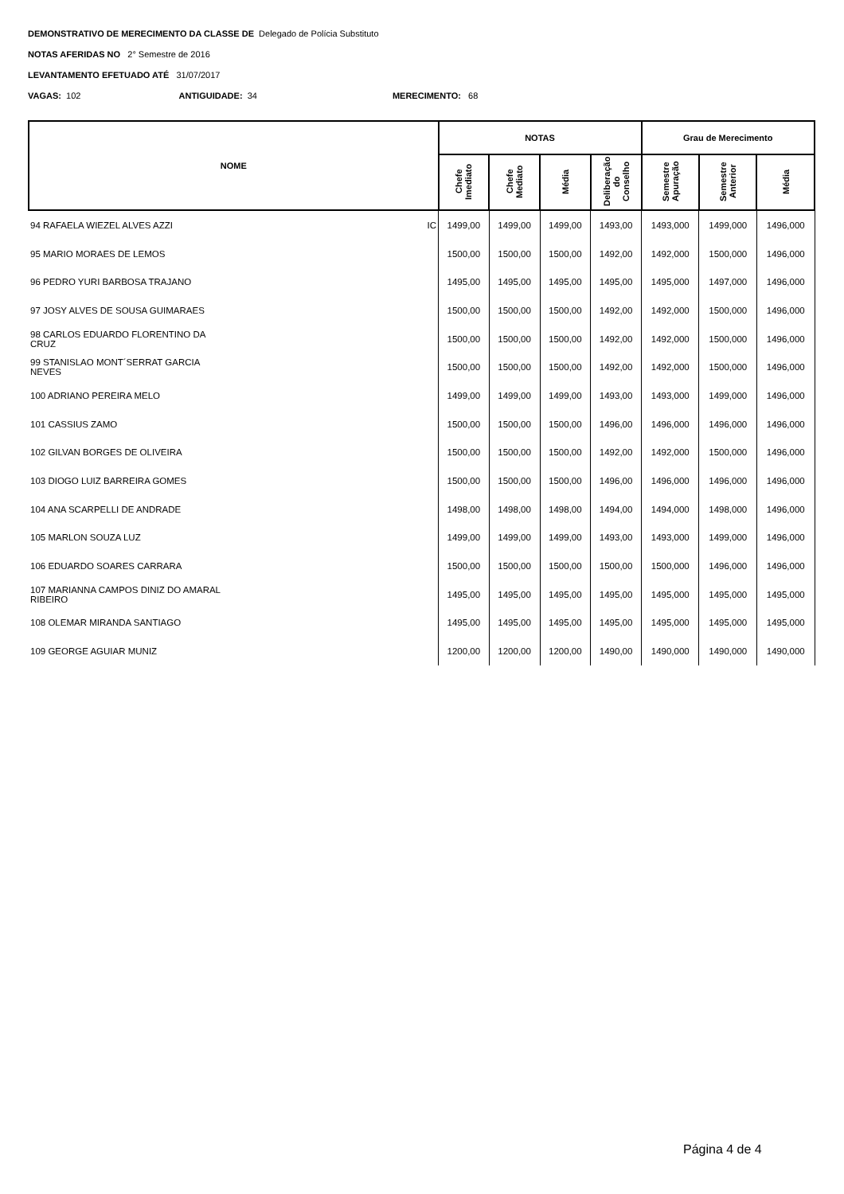DEMONSTRATIVO DE MERECIMENTO DA CLASSE DE Delegado de Polícia Substituto
NOTAS AFERIDAS NO 2° Semestre de 2016
LEVANTAMENTO EFETUADO ATÉ 31/07/2017
VAGAS: 102 ANTIGUIDADE: 34 MERECIMENTO: 68
| NOME | NOTAS | | | | Grau de Merecimento | | |
| --- | --- | --- | --- | --- | --- | --- | --- |
| | Chefe Imediato | Chefe Mediato | Média | Deliberação do Conselho | Semestre Apuração | Semestre Anterior | Média |
| 94 RAFAELA WIEZEL ALVES AZZI IC | 1499,00 | 1499,00 | 1499,00 | 1493,00 | 1493,000 | 1499,000 | 1496,000 |
| 95 MARIO MORAES DE LEMOS | 1500,00 | 1500,00 | 1500,00 | 1492,00 | 1492,000 | 1500,000 | 1496,000 |
| 96 PEDRO YURI BARBOSA TRAJANO | 1495,00 | 1495,00 | 1495,00 | 1495,00 | 1495,000 | 1497,000 | 1496,000 |
| 97 JOSY ALVES DE SOUSA GUIMARAES | 1500,00 | 1500,00 | 1500,00 | 1492,00 | 1492,000 | 1500,000 | 1496,000 |
| 98 CARLOS EDUARDO FLORENTINO DA CRUZ | 1500,00 | 1500,00 | 1500,00 | 1492,00 | 1492,000 | 1500,000 | 1496,000 |
| 99 STANISLAO MONT´SERRAT GARCIA NEVES | 1500,00 | 1500,00 | 1500,00 | 1492,00 | 1492,000 | 1500,000 | 1496,000 |
| 100 ADRIANO PEREIRA MELO | 1499,00 | 1499,00 | 1499,00 | 1493,00 | 1493,000 | 1499,000 | 1496,000 |
| 101 CASSIUS ZAMO | 1500,00 | 1500,00 | 1500,00 | 1496,00 | 1496,000 | 1496,000 | 1496,000 |
| 102 GILVAN BORGES DE OLIVEIRA | 1500,00 | 1500,00 | 1500,00 | 1492,00 | 1492,000 | 1500,000 | 1496,000 |
| 103 DIOGO LUIZ BARREIRA GOMES | 1500,00 | 1500,00 | 1500,00 | 1496,00 | 1496,000 | 1496,000 | 1496,000 |
| 104 ANA SCARPELLI DE ANDRADE | 1498,00 | 1498,00 | 1498,00 | 1494,00 | 1494,000 | 1498,000 | 1496,000 |
| 105 MARLON SOUZA LUZ | 1499,00 | 1499,00 | 1499,00 | 1493,00 | 1493,000 | 1499,000 | 1496,000 |
| 106 EDUARDO SOARES CARRARA | 1500,00 | 1500,00 | 1500,00 | 1500,00 | 1500,000 | 1496,000 | 1496,000 |
| 107 MARIANNA CAMPOS DINIZ DO AMARAL RIBEIRO | 1495,00 | 1495,00 | 1495,00 | 1495,00 | 1495,000 | 1495,000 | 1495,000 |
| 108 OLEMAR MIRANDA SANTIAGO | 1495,00 | 1495,00 | 1495,00 | 1495,00 | 1495,000 | 1495,000 | 1495,000 |
| 109 GEORGE AGUIAR MUNIZ | 1200,00 | 1200,00 | 1200,00 | 1490,00 | 1490,000 | 1490,000 | 1490,000 |
Página 4 de 4